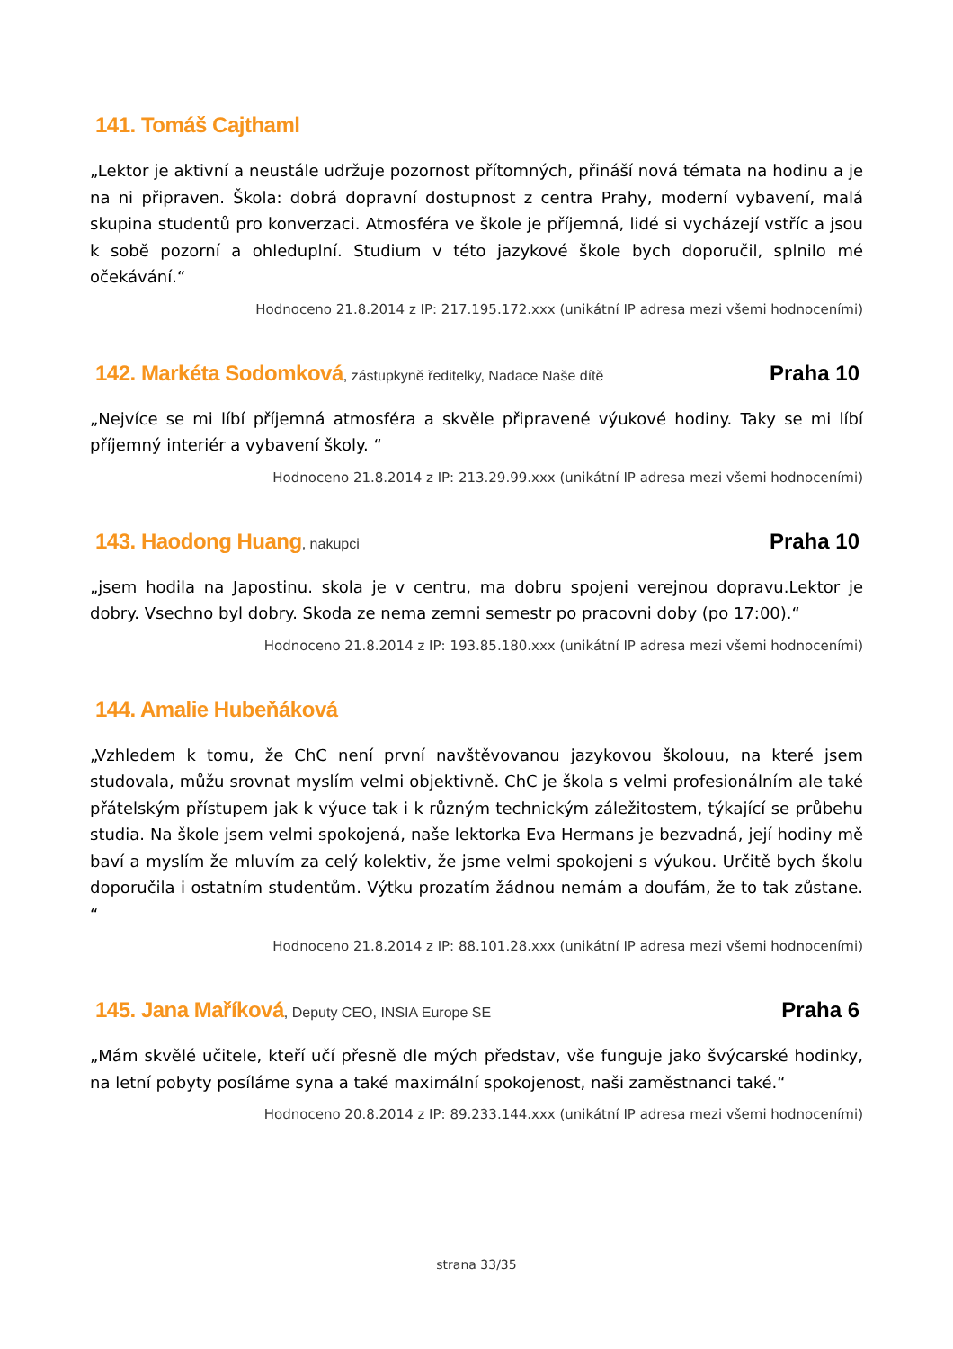141. Tomáš Cajthaml
„Lektor je aktivní a neustále udržuje pozornost přítomných, přináší nová témata na hodinu a je na ni připraven. Škola: dobrá dopravní dostupnost z centra Prahy, moderní vybavení, malá skupina studentů pro konverzaci. Atmosféra ve škole je příjemná, lidé si vycházejí vstříc a jsou k sobě pozorní a ohleduplní. Studium v této jazykové škole bych doporučil, splnilo mé očekávání.“
Hodnoceno 21.8.2014 z IP: 217.195.172.xxx (unikátní IP adresa mezi všemi hodnoceními)
142. Markéta Sodomková, zástupkyně ředitelky, Nadace Naše dítě Praha 10
„Nejvíce se mi líbí příjemná atmosféra a skvěle připravené výukové hodiny. Taky se mi líbí příjemný interiér a vybavení školy. “
Hodnoceno 21.8.2014 z IP: 213.29.99.xxx (unikátní IP adresa mezi všemi hodnoceními)
143. Haodong Huang, nakupci Praha 10
„jsem hodila na Japostinu. skola je v centru, ma dobru spojeni verejnou dopravu.Lektor je dobry. Vsechno byl dobry. Skoda ze nema zemni semestr po pracovni doby (po 17:00).“
Hodnoceno 21.8.2014 z IP: 193.85.180.xxx (unikátní IP adresa mezi všemi hodnoceními)
144. Amalie Hubeňáková
„Vzhledem k tomu, že ChC není první navštěvovanou jazykovou školouu, na které jsem studovala, můžu srovnat myslím velmi objektivně. ChC je škola s velmi profesionálním ale také přátelským přístupem jak k výuce tak i k různým technickým záležitostem, týkající se průbehu studia. Na škole jsem velmi spokojená, naše lektorka Eva Hermans je bezvadná, její hodiny mě baví a myslím že mluvím za celý kolektiv, že jsme velmi spokojeni s výukou. Určitě bych školu doporučila i ostatním studentům. Výtku prozatím žádnou nemám a doufám, že to tak zůstane. “
Hodnoceno 21.8.2014 z IP: 88.101.28.xxx (unikátní IP adresa mezi všemi hodnoceními)
145. Jana Maříková, Deputy CEO, INSIA Europe SE Praha 6
„Mám skvělé učitele, kteří učí přesně dle mých představ, vše funguje jako švýcarské hodinky, na letní pobyty posíláme syna a také maximální spokojenost, naši zaměstnanci také.“
Hodnoceno 20.8.2014 z IP: 89.233.144.xxx (unikátní IP adresa mezi všemi hodnoceními)
strana 33/35